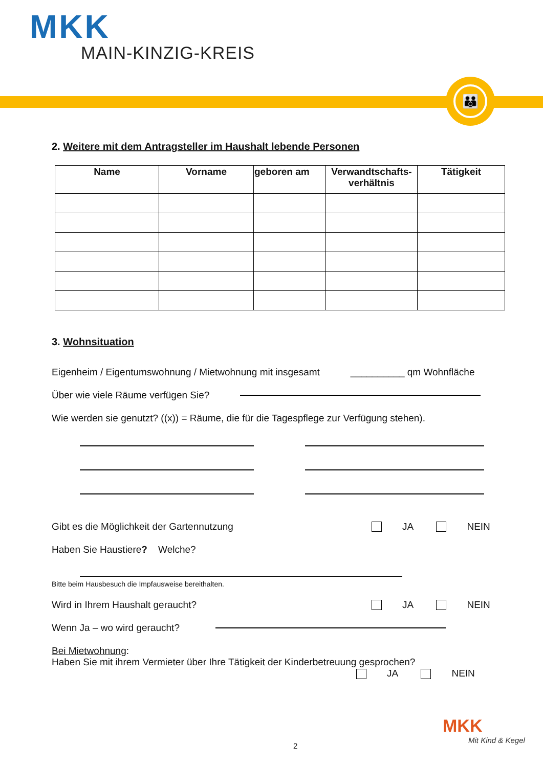MKK
MAIN-KINZIG-KREIS
👪
2. Weitere mit dem Antragsteller im Haushalt lebende Personen
| Name | Vorname | geboren am | Verwandtschafts- verhältnis | Tätigkeit |
| --- | --- | --- | --- | --- |
3. Wohnsituation
Eigenheim / Eigentumswohnung / Mietwohnung mit insgesamt __________ qm Wohnfläche
Über wie viele Räume verfügen Sie?
Wie werden sie genutzt? ((x)) = Räume, die für die Tagespflege zur Verfügung stehen).
Gibt es die Möglichkeit der Gartennutzung JA NEIN
Haben Sie Haustiere? Welche?
Bitte beim Hausbesuch die Impfausweise bereithalten.
Wird in Ihrem Haushalt geraucht? JA NEIN
Wenn Ja – wo wird geraucht?
Bei Mietwohnung:
Haben Sie mit ihrem Vermieter über Ihre Tätigkeit der Kinderbetreuung gesprochen?
JA NEIN
MKK
Mit Kind & Kegel
2